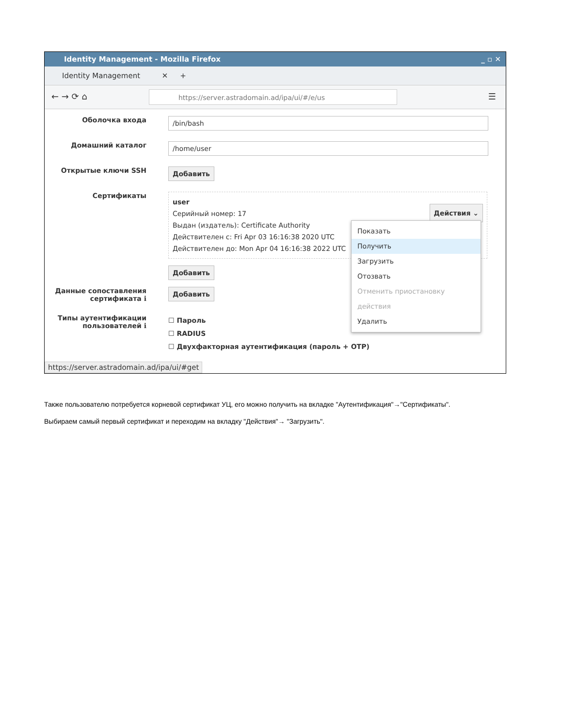Identity Management - Mozilla Firefox _ ▫ ✕
Identity Management ✕ +
← → ⟳ ⌂ https://server.astradomain.ad/ipa/ui/#/e/us ☰
Оболочка входа
/bin/bash
Домашний каталог
/home/user
Открытые ключи SSH
Добавить
Сертификаты
user
Серийный номер: 17
Выдан (издатель): Certificate Authority
Действителен с: Fri Apr 03 16:16:38 2020 UTC
Действителен до: Mon Apr 04 16:16:38 2022 UTC Действия ⌄
Добавить
Данные сопоставления сертификата ℹ
Добавить
Типы аутентификации пользователей ℹ
☐ Пароль
☐ RADIUS
☐ Двухфакторная аутентификация (пароль + OTP)
https://server.astradomain.ad/ipa/ui/#get
Показать
Получить
Загрузить
Отозвать
Отменить приостановку действия
Удалить
Также пользователю потребуется корневой сертификат УЦ, его можно получить на вкладке "Аутентификация"→"Сертификаты".
Выбираем самый первый сертификат и переходим на вкладку "Действия"→ "Загрузить".